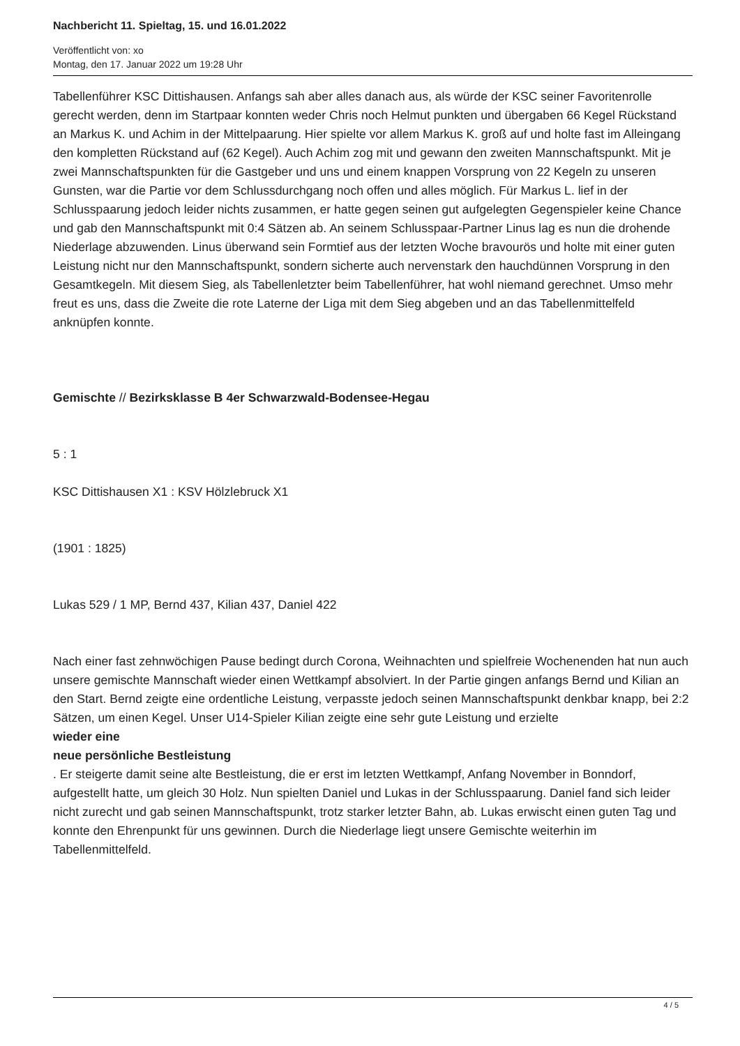Nachbericht 11. Spieltag, 15. und 16.01.2022
Veröffentlicht von: xo
Montag, den 17. Januar 2022 um 19:28 Uhr
Tabellenführer KSC Dittishausen. Anfangs sah aber alles danach aus, als würde der KSC seiner Favoritenrolle gerecht werden, denn im Startpaar konnten weder Chris noch Helmut punkten und übergaben 66 Kegel Rückstand an Markus K. und Achim in der Mittelpaarung. Hier spielte vor allem Markus K. groß auf und holte fast im Alleingang den kompletten Rückstand auf (62 Kegel). Auch Achim zog mit und gewann den zweiten Mannschaftspunkt. Mit je zwei Mannschaftspunkten für die Gastgeber und uns und einem knappen Vorsprung von 22 Kegeln zu unseren Gunsten, war die Partie vor dem Schlussdurchgang noch offen und alles möglich. Für Markus L. lief in der Schlusspaarung jedoch leider nichts zusammen, er hatte gegen seinen gut aufgelegten Gegenspieler keine Chance und gab den Mannschaftspunkt mit 0:4 Sätzen ab. An seinem Schlusspaar-Partner Linus lag es nun die drohende Niederlage abzuwenden. Linus überwand sein Formtief aus der letzten Woche bravourös und holte mit einer guten Leistung nicht nur den Mannschaftspunkt, sondern sicherte auch nervenstark den hauchdünnen Vorsprung in den Gesamtkegeln. Mit diesem Sieg, als Tabellenletzter beim Tabellenführer, hat wohl niemand gerechnet. Umso mehr freut es uns, dass die Zweite die rote Laterne der Liga mit dem Sieg abgeben und an das Tabellenmittelfeld anknüpfen konnte.
Gemischte // Bezirksklasse B 4er Schwarzwald-Bodensee-Hegau
5 : 1
KSC Dittishausen X1 : KSV Hölzlebruck X1
(1901 : 1825)
Lukas 529 / 1 MP, Bernd 437, Kilian 437, Daniel 422
Nach einer fast zehnwöchigen Pause bedingt durch Corona, Weihnachten und spielfreie Wochenenden hat nun auch unsere gemischte Mannschaft wieder einen Wettkampf absolviert. In der Partie gingen anfangs Bernd und Kilian an den Start. Bernd zeigte eine ordentliche Leistung, verpasste jedoch seinen Mannschaftspunkt denkbar knapp, bei 2:2 Sätzen, um einen Kegel. Unser U14-Spieler Kilian zeigte eine sehr gute Leistung und erzielte
wieder eine
neue persönliche Bestleistung
. Er steigerte damit seine alte Bestleistung, die er erst im letzten Wettkampf, Anfang November in Bonndorf, aufgestellt hatte, um gleich 30 Holz. Nun spielten Daniel und Lukas in der Schlusspaarung. Daniel fand sich leider nicht zurecht und gab seinen Mannschaftspunkt, trotz starker letzter Bahn, ab. Lukas erwischt einen guten Tag und konnte den Ehrenpunkt für uns gewinnen. Durch die Niederlage liegt unsere Gemischte weiterhin im Tabellenmittelfeld.
4 / 5